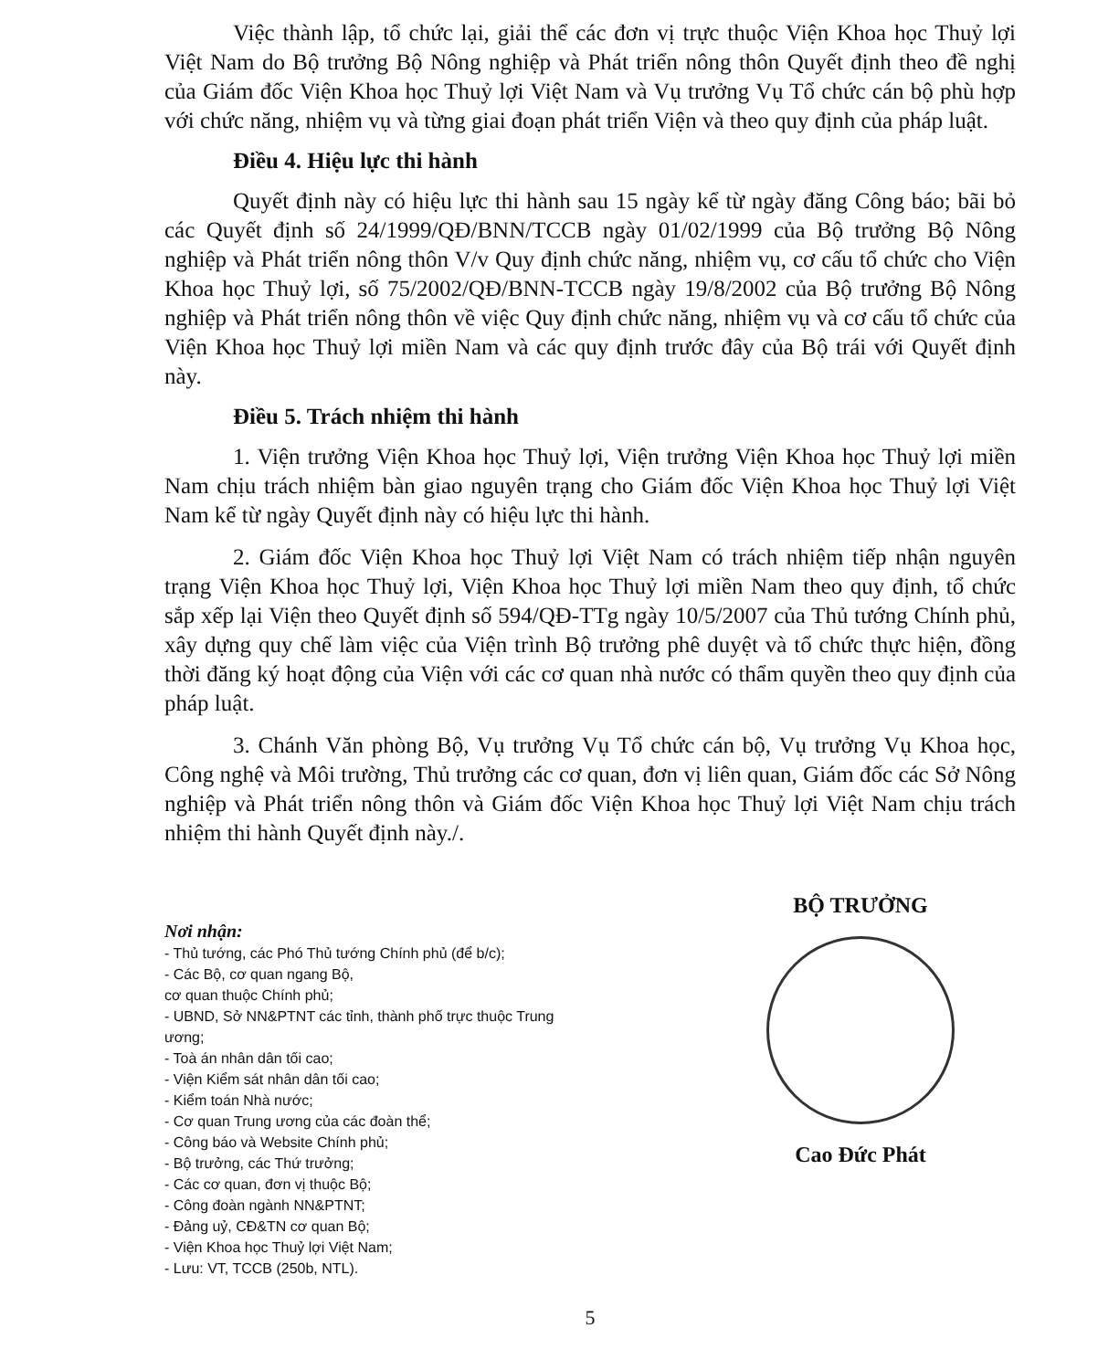Việc thành lập, tổ chức lại, giải thể các đơn vị trực thuộc Viện Khoa học Thuỷ lợi Việt Nam do Bộ trưởng Bộ Nông nghiệp và Phát triển nông thôn Quyết định theo đề nghị của Giám đốc Viện Khoa học Thuỷ lợi Việt Nam và Vụ trưởng Vụ Tổ chức cán bộ phù hợp với chức năng, nhiệm vụ và từng giai đoạn phát triển Viện và theo quy định của pháp luật.
Điều 4. Hiệu lực thi hành
Quyết định này có hiệu lực thi hành sau 15 ngày kể từ ngày đăng Công báo; bãi bỏ các Quyết định số 24/1999/QĐ/BNN/TCCB ngày 01/02/1999 của Bộ trưởng Bộ Nông nghiệp và Phát triển nông thôn V/v Quy định chức năng, nhiệm vụ, cơ cấu tổ chức cho Viện Khoa học Thuỷ lợi, số 75/2002/QĐ/BNN-TCCB ngày 19/8/2002 của Bộ trưởng Bộ Nông nghiệp và Phát triển nông thôn về việc Quy định chức năng, nhiệm vụ và cơ cấu tổ chức của Viện Khoa học Thuỷ lợi miền Nam và các quy định trước đây của Bộ trái với Quyết định này.
Điều 5. Trách nhiệm thi hành
1. Viện trưởng Viện Khoa học Thuỷ lợi, Viện trưởng Viện Khoa học Thuỷ lợi miền Nam chịu trách nhiệm bàn giao nguyên trạng cho Giám đốc Viện Khoa học Thuỷ lợi Việt Nam kể từ ngày Quyết định này có hiệu lực thi hành.
2. Giám đốc Viện Khoa học Thuỷ lợi Việt Nam có trách nhiệm tiếp nhận nguyên trạng Viện Khoa học Thuỷ lợi, Viện Khoa học Thuỷ lợi miền Nam theo quy định, tổ chức sắp xếp lại Viện theo Quyết định số 594/QĐ-TTg ngày 10/5/2007 của Thủ tướng Chính phủ, xây dựng quy chế làm việc của Viện trình Bộ trưởng phê duyệt và tổ chức thực hiện, đồng thời đăng ký hoạt động của Viện với các cơ quan nhà nước có thẩm quyền theo quy định của pháp luật.
3. Chánh Văn phòng Bộ, Vụ trưởng Vụ Tổ chức cán bộ, Vụ trưởng Vụ Khoa học, Công nghệ và Môi trường, Thủ trưởng các cơ quan, đơn vị liên quan, Giám đốc các Sở Nông nghiệp và Phát triển nông thôn và Giám đốc Viện Khoa học Thuỷ lợi Việt Nam chịu trách nhiệm thi hành Quyết định này./.
Nơi nhận:
- Thủ tướng, các Phó Thủ tướng Chính phủ (để b/c);
- Các Bộ, cơ quan ngang Bộ,
cơ quan thuộc Chính phủ;
- UBND, Sở NN&PTNT các tỉnh, thành phố trực thuộc Trung ương;
- Toà án nhân dân tối cao;
- Viện Kiểm sát nhân dân tối cao;
- Kiểm toán Nhà nước;
- Cơ quan Trung ương của các đoàn thể;
- Công báo và Website Chính phủ;
- Bộ trưởng, các Thứ trưởng;
- Các cơ quan, đơn vị thuộc Bộ;
- Công đoàn ngành NN&PTNT;
- Đảng uỷ, CĐ&TN cơ quan Bộ;
- Viện Khoa học Thuỷ lợi Việt Nam;
- Lưu: VT, TCCB (250b, NTL).
BỘ TRƯỞNG
Cao Đức Phát
5